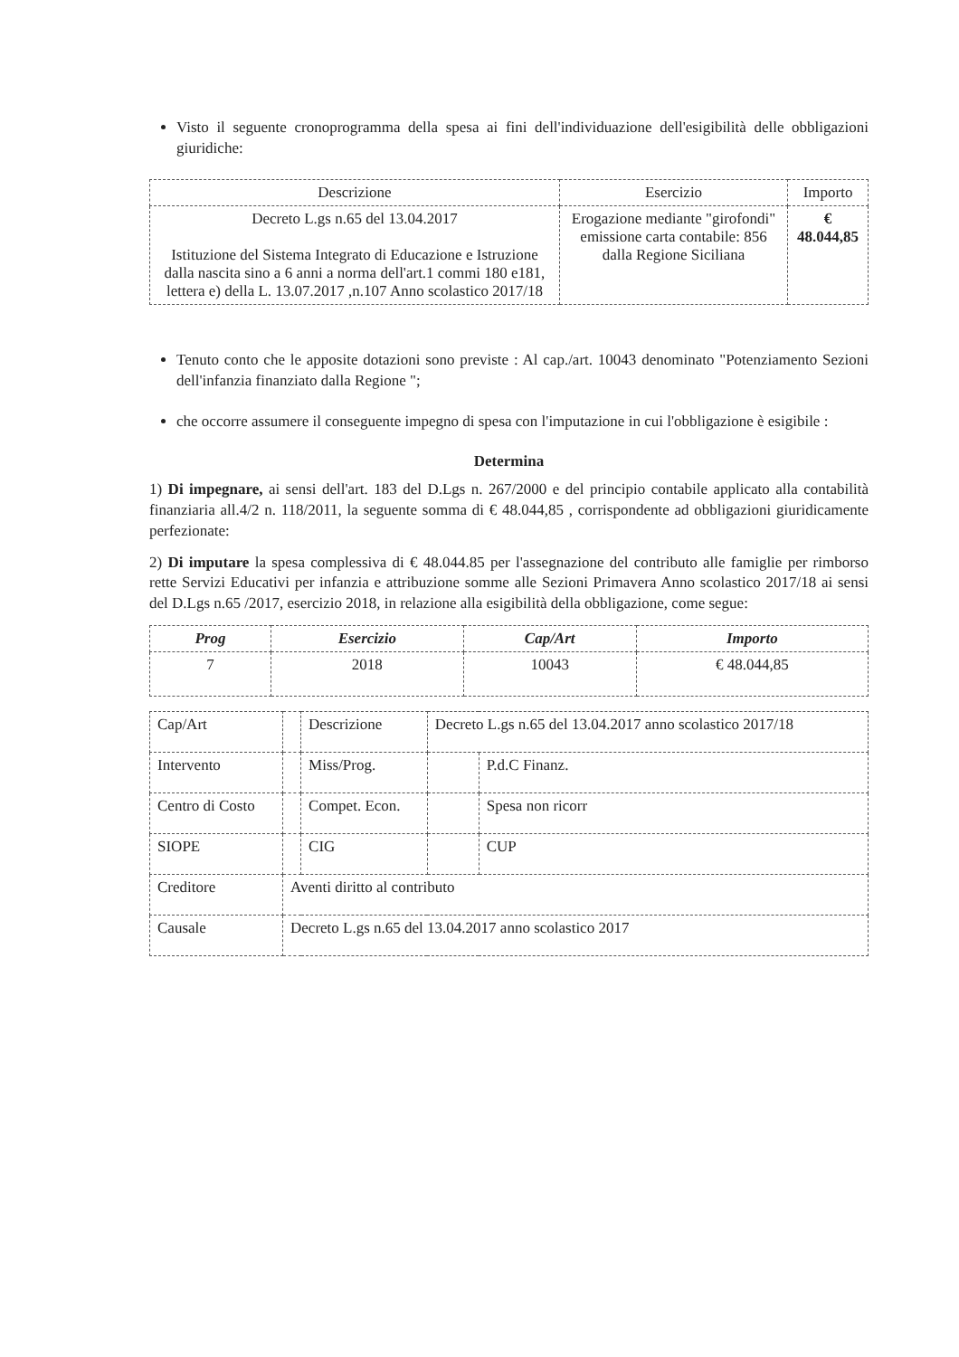Visto il seguente cronoprogramma della spesa ai fini dell'individuazione dell'esigibilità delle obbligazioni giuridiche:
| Descrizione | Esercizio | Importo |
| --- | --- | --- |
| Decreto L.gs n.65 del 13.04.2017 Istituzione del Sistema Integrato di Educazione e Istruzione dalla nascita sino a 6 anni a norma dell'art.1 commi 180 e181, lettera e) della L. 13.07.2017 ,n.107 Anno scolastico 2017/18 | Erogazione mediante "girofondi" emissione carta contabile: 856 dalla Regione Siciliana | € 48.044,85 |
Tenuto conto che le apposite dotazioni sono previste : Al cap./art. 10043 denominato "Potenziamento Sezioni dell'infanzia finanziato dalla Regione ";
che occorre assumere il conseguente impegno di spesa con l'imputazione in cui l'obbligazione è esigibile :
Determina
1) Di impegnare, ai sensi dell'art. 183 del D.Lgs n. 267/2000 e del principio contabile applicato alla contabilità finanziaria all.4/2 n. 118/2011, la seguente somma di € 48.044,85 , corrispondente ad obbligazioni giuridicamente perfezionate:
2) Di imputare la spesa complessiva di € 48.044.85 per l'assegnazione del contributo alle famiglie per rimborso rette Servizi Educativi per infanzia e attribuzione somme alle Sezioni Primavera Anno scolastico 2017/18 ai sensi del D.Lgs n.65 /2017, esercizio 2018, in relazione alla esigibilità della obbligazione, come segue:
| Prog | Esercizio | Cap/Art | Importo |
| --- | --- | --- | --- |
| 7 | 2018 | 10043 | € 48.044,85 |
| Cap/Art | | Descrizione | Decreto L.gs n.65 del 13.04.2017 anno scolastico 2017/18 | |
| Intervento | | Miss/Prog. | | P.d.C Finanz. |
| Centro di Costo | | Compet. Econ. | | Spesa non ricorr |
| SIOPE | | CIG | | CUP |
| Creditore | Aventi diritto al contributo | | | |
| Causale | Decreto L.gs n.65 del 13.04.2017 anno scolastico 2017 | | | |